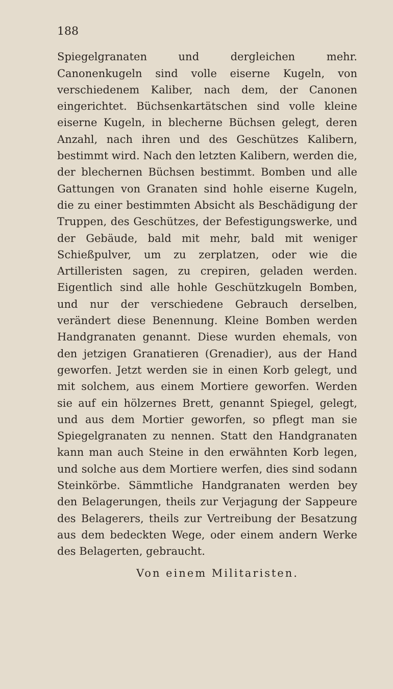188
Spiegelgranaten und dergleichen mehr. Canonenkugeln sind volle eiserne Kugeln, von verschiedenem Kaliber, nach dem, der Canonen eingerichtet. Büchsenkartätschen sind volle kleine eiserne Kugeln, in blecherne Büchsen gelegt, deren Anzahl, nach ihren und des Geschützes Kalibern, bestimmt wird. Nach den letzten Kalibern, werden die, der blechernen Büchsen bestimmt. Bomben und alle Gattungen von Granaten sind hohle eiserne Kugeln, die zu einer bestimmten Absicht als Beschädigung der Truppen, des Geschützes, der Befestigungswerke, und der Gebäude, bald mit mehr, bald mit weniger Schießpulver, um zu zerplatzen, oder wie die Artilleristen sagen, zu crepiren, geladen werden. Eigentlich sind alle hohle Geschützkugeln Bomben, und nur der verschiedene Gebrauch derselben, verändert diese Benennung. Kleine Bomben werden Handgranaten genannt. Diese wurden ehemals, von den jetzigen Granatieren (Grenadier), aus der Hand geworfen. Jetzt werden sie in einen Korb gelegt, und mit solchem, aus einem Mortiere geworfen. Werden sie auf ein hölzernes Brett, genannt Spiegel, gelegt, und aus dem Mortier geworfen, so pflegt man sie Spiegelgranaten zu nennen. Statt den Handgranaten kann man auch Steine in den erwähnten Korb legen, und solche aus dem Mortiere werfen, dies sind sodann Steinkörbe. Sämmtliche Handgranaten werden bey den Belagerungen, theils zur Verjagung der Sappeure des Belagerers, theils zur Vertreibung der Besatzung aus dem bedeckten Wege, oder einem andern Werke des Belagerten, gebraucht.
Von einem Militaristen.